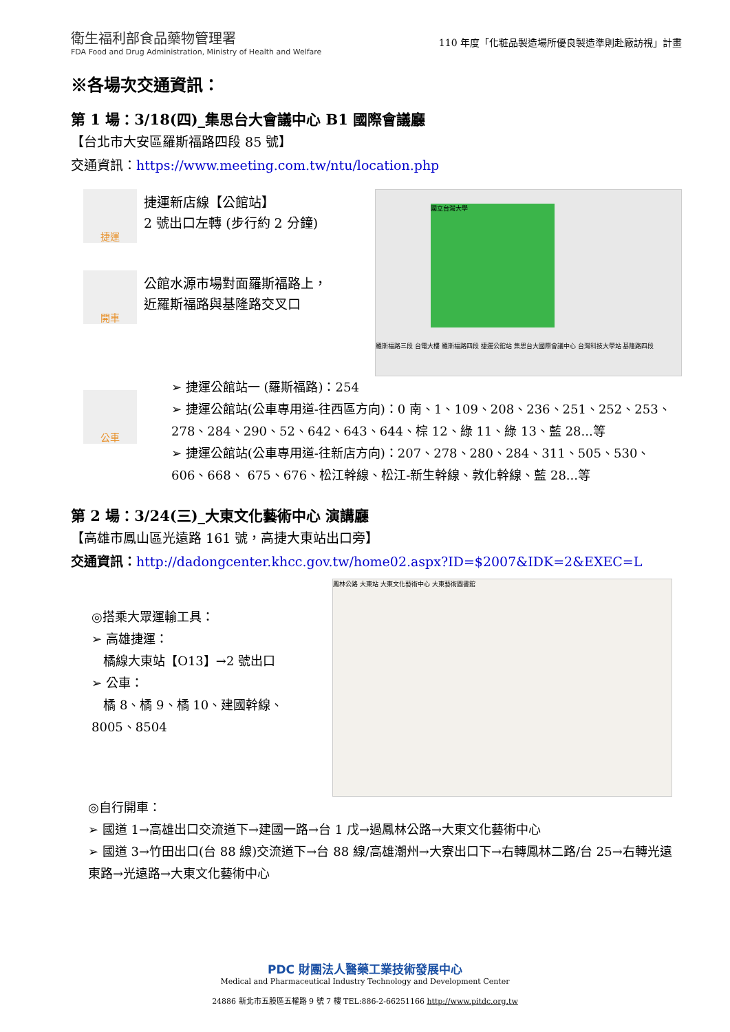衛生福利部食品藥物管理署
FDA Food and Drug Administration, Ministry of Health and Welfare
110 年度「化粧品製造場所優良製造準則赴廠訪視」計畫
※各場次交通資訊：
第 1 場：3/18(四)_集思台大會議中心 B1 國際會議廳
【台北市大安區羅斯福路四段 85 號】
交通資訊：https://www.meeting.com.tw/ntu/location.php
捷運
捷運新店線【公館站】
2 號出口左轉 (步行約 2 分鐘)
開車
公館水源市場對面羅斯福路上，
近羅斯福路與基隆路交叉口
國立台灣大學
羅斯福路三段 台電大樓 羅斯福路四段 捷運公館站 集思台大國際會議中心 台灣科技大學站 基隆路四段
公車
➢ 捷運公館站一 (羅斯福路)：254
➢ 捷運公館站(公車專用道-往西區方向)：0 南、1、109、208、236、251、252、253、278、284、290、52、642、643、644、棕 12、綠 11、綠 13、藍 28...等
➢ 捷運公館站(公車專用道-往新店方向)：207、278、280、284、311、505、530、606、668、 675、676、松江幹線、松江-新生幹線、敦化幹線、藍 28...等
第 2 場：3/24(三)_大東文化藝術中心 演講廳
【高雄市鳳山區光遠路 161 號，高捷大東站出口旁】
交通資訊：http://dadongcenter.khcc.gov.tw/home02.aspx?ID=$2007&IDK=2&EXEC=L
◎搭乘大眾運輸工具：
➢ 高雄捷運：
橘線大東站【O13】→2 號出口
➢ 公車：
橘 8、橘 9、橘 10、建國幹線、8005、8504
鳳林公路 大東站 大東文化藝術中心 大東藝術圖書館
◎自行開車：
➢ 國道 1→高雄出口交流道下→建國一路→台 1 戊→過鳳林公路→大東文化藝術中心
➢ 國道 3→竹田出口(台 88 線)交流道下→台 88 線/高雄潮州→大寮出口下→右轉鳳林二路/台 25→右轉光遠東路→光遠路→大東文化藝術中心
PDC 財團法人醫藥工業技術發展中心
Medical and Pharmaceutical Industry Technology and Development Center
24886 新北市五股區五權路 9 號 7 樓 TEL:886-2-66251166 http://www.pitdc.org.tw